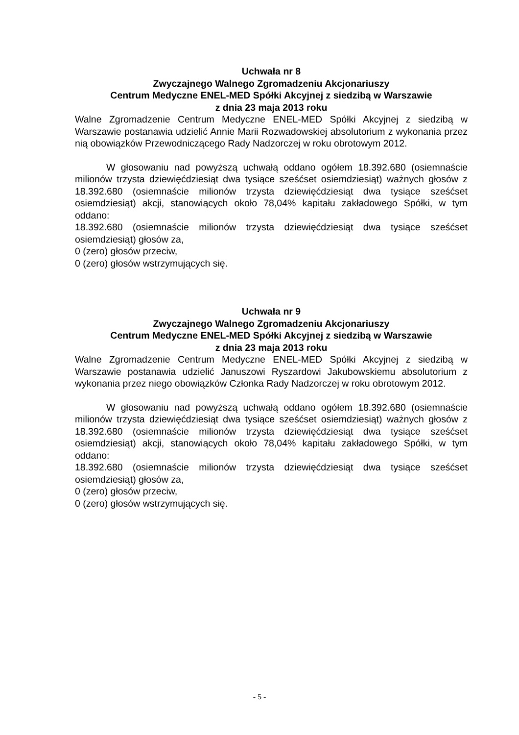Uchwała nr 8
Zwyczajnego Walnego Zgromadzeniu Akcjonariuszy
Centrum Medyczne ENEL-MED Spółki Akcyjnej z siedzibą w Warszawie
z dnia 23 maja 2013 roku
Walne Zgromadzenie Centrum Medyczne ENEL-MED Spółki Akcyjnej z siedzibą w Warszawie postanawia udzielić Annie Marii Rozwadowskiej absolutorium z wykonania przez nią obowiązków Przewodniczącego Rady Nadzorczej w roku obrotowym 2012.
W głosowaniu nad powyższą uchwałą oddano ogółem 18.392.680 (osiemnaście milionów trzysta dziewięćdziesiąt dwa tysiące sześćset osiemdziesiąt) ważnych głosów z 18.392.680 (osiemnaście milionów trzysta dziewięćdziesiąt dwa tysiące sześćset osiemdziesiąt) akcji, stanowiących około 78,04% kapitału zakładowego Spółki, w tym oddano:
18.392.680 (osiemnaście milionów trzysta dziewięćdziesiąt dwa tysiące sześćset osiemdziesiąt) głosów za,
0 (zero) głosów przeciw,
0 (zero) głosów wstrzymujących się.
Uchwała nr 9
Zwyczajnego Walnego Zgromadzeniu Akcjonariuszy
Centrum Medyczne ENEL-MED Spółki Akcyjnej z siedzibą w Warszawie
z dnia 23 maja 2013 roku
Walne Zgromadzenie Centrum Medyczne ENEL-MED Spółki Akcyjnej z siedzibą w Warszawie postanawia udzielić Januszowi Ryszardowi Jakubowskiemu absolutorium z wykonania przez niego obowiązków Członka Rady Nadzorczej w roku obrotowym 2012.
W głosowaniu nad powyższą uchwałą oddano ogółem 18.392.680 (osiemnaście milionów trzysta dziewięćdziesiąt dwa tysiące sześćset osiemdziesiąt) ważnych głosów z 18.392.680 (osiemnaście milionów trzysta dziewięćdziesiąt dwa tysiące sześćset osiemdziesiąt) akcji, stanowiących około 78,04% kapitału zakładowego Spółki, w tym oddano:
18.392.680 (osiemnaście milionów trzysta dziewięćdziesiąt dwa tysiące sześćset osiemdziesiąt) głosów za,
0 (zero) głosów przeciw,
0 (zero) głosów wstrzymujących się.
- 5 -